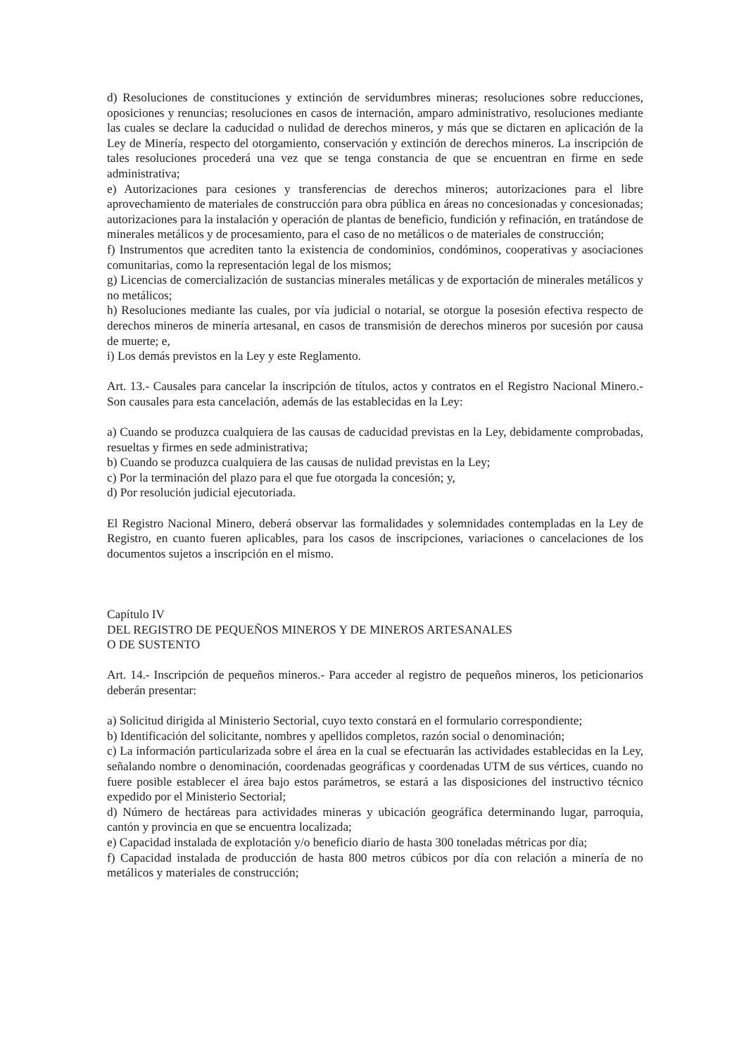d) Resoluciones de constituciones y extinción de servidumbres mineras; resoluciones sobre reducciones, oposiciones y renuncias; resoluciones en casos de internación, amparo administrativo, resoluciones mediante las cuales se declare la caducidad o nulidad de derechos mineros, y más que se dictaren en aplicación de la Ley de Minería, respecto del otorgamiento, conservación y extinción de derechos mineros. La inscripción de tales resoluciones procederá una vez que se tenga constancia de que se encuentran en firme en sede administrativa;
e) Autorizaciones para cesiones y transferencias de derechos mineros; autorizaciones para el libre aprovechamiento de materiales de construcción para obra pública en áreas no concesionadas y concesionadas; autorizaciones para la instalación y operación de plantas de beneficio, fundición y refinación, en tratándose de minerales metálicos y de procesamiento, para el caso de no metálicos o de materiales de construcción;
f) Instrumentos que acrediten tanto la existencia de condominios, condóminos, cooperativas y asociaciones comunitarias, como la representación legal de los mismos;
g) Licencias de comercialización de sustancias minerales metálicas y de exportación de minerales metálicos y no metálicos;
h) Resoluciones mediante las cuales, por vía judicial o notarial, se otorgue la posesión efectiva respecto de derechos mineros de minería artesanal, en casos de transmisión de derechos mineros por sucesión por causa de muerte; e,
i) Los demás previstos en la Ley y este Reglamento.
Art. 13.- Causales para cancelar la inscripción de títulos, actos y contratos en el Registro Nacional Minero.- Son causales para esta cancelación, además de las establecidas en la Ley:
a) Cuando se produzca cualquiera de las causas de caducidad previstas en la Ley, debidamente comprobadas, resueltas y firmes en sede administrativa;
b) Cuando se produzca cualquiera de las causas de nulidad previstas en la Ley;
c) Por la terminación del plazo para el que fue otorgada la concesión; y,
d) Por resolución judicial ejecutoriada.
El Registro Nacional Minero, deberá observar las formalidades y solemnidades contempladas en la Ley de Registro, en cuanto fueren aplicables, para los casos de inscripciones, variaciones o cancelaciones de los documentos sujetos a inscripción en el mismo.
Capítulo IV
DEL REGISTRO DE PEQUEÑOS MINEROS Y DE MINEROS ARTESANALES
O DE SUSTENTO
Art. 14.- Inscripción de pequeños mineros.- Para acceder al registro de pequeños mineros, los peticionarios deberán presentar:
a) Solicitud dirigida al Ministerio Sectorial, cuyo texto constará en el formulario correspondiente;
b) Identificación del solicitante, nombres y apellidos completos, razón social o denominación;
c) La información particularizada sobre el área en la cual se efectuarán las actividades establecidas en la Ley, señalando nombre o denominación, coordenadas geográficas y coordenadas UTM de sus vértices, cuando no fuere posible establecer el área bajo estos parámetros, se estará a las disposiciones del instructivo técnico expedido por el Ministerio Sectorial;
d) Número de hectáreas para actividades mineras y ubicación geográfica determinando lugar, parroquia, cantón y provincia en que se encuentra localizada;
e) Capacidad instalada de explotación y/o beneficio diario de hasta 300 toneladas métricas por día;
f) Capacidad instalada de producción de hasta 800 metros cúbicos por día con relación a minería de no metálicos y materiales de construcción;